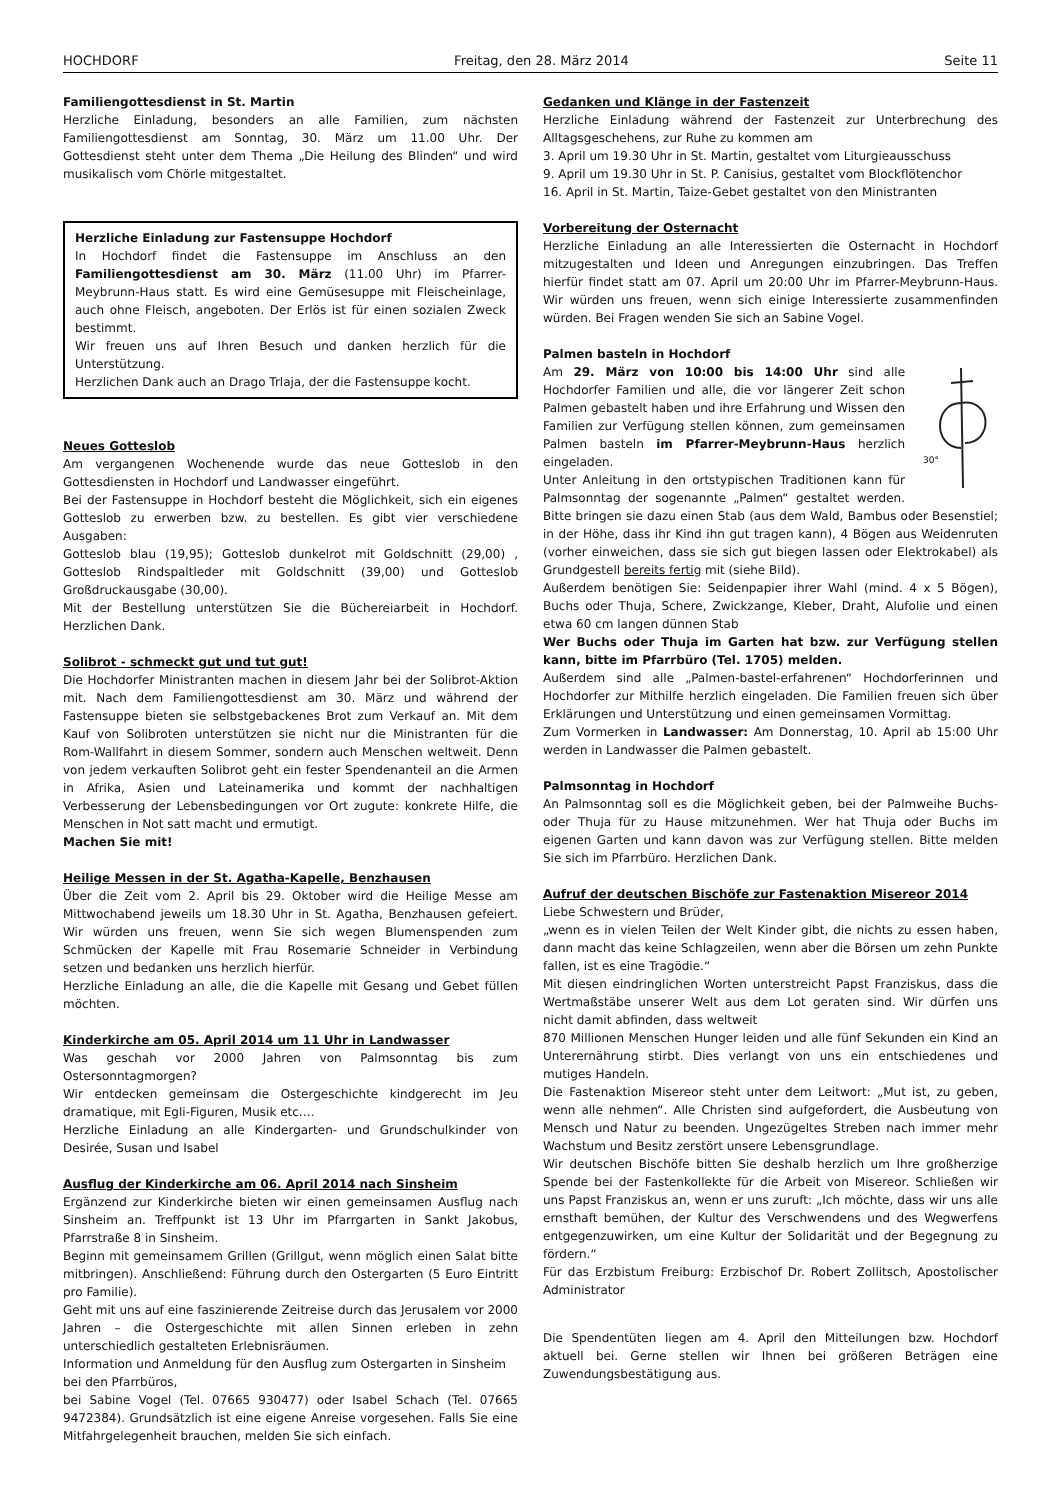HOCHDORF Freitag, den 28. März 2014 Seite 11
Familiengottesdienst in St. Martin
Herzliche Einladung, besonders an alle Familien, zum nächsten Familiengottesdienst am Sonntag, 30. März um 11.00 Uhr. Der Gottesdienst steht unter dem Thema „Die Heilung des Blinden“ und wird musikalisch vom Chörle mitgestaltet.
Herzliche Einladung zur Fastensuppe Hochdorf
In Hochdorf findet die Fastensuppe im Anschluss an den Familiengottesdienst am 30. März (11.00 Uhr) im Pfarrer-Meybrunn-Haus statt. Es wird eine Gemüsesuppe mit Fleischeinlage, auch ohne Fleisch, angeboten. Der Erlös ist für einen sozialen Zweck bestimmt.
Wir freuen uns auf Ihren Besuch und danken herzlich für die Unterstützung.
Herzlichen Dank auch an Drago Trlaja, der die Fastensuppe kocht.
Neues Gotteslob
Am vergangenen Wochenende wurde das neue Gotteslob in den Gottesdiensten in Hochdorf und Landwasser eingeführt.
Bei der Fastensuppe in Hochdorf besteht die Möglichkeit, sich ein eigenes Gotteslob zu erwerben bzw. zu bestellen. Es gibt vier verschiedene Ausgaben:
Gotteslob blau (19,95); Gotteslob dunkelrot mit Goldschnitt (29,00) , Gotteslob Rindspaltleder mit Goldschnitt (39,00) und Gotteslob Großdruckausgabe (30,00).
Mit der Bestellung unterstützen Sie die Büchereiarbeit in Hochdorf. Herzlichen Dank.
Solibrot - schmeckt gut und tut gut!
Die Hochdorfer Ministranten machen in diesem Jahr bei der Solibrot-Aktion mit. Nach dem Familiengottesdienst am 30. März und während der Fastensuppe bieten sie selbstgebackenes Brot zum Verkauf an. Mit dem Kauf von Solibroten unterstützen sie nicht nur die Ministranten für die Rom-Wallfahrt in diesem Sommer, sondern auch Menschen weltweit. Denn von jedem verkauften Solibrot geht ein fester Spendenanteil an die Armen in Afrika, Asien und Lateinamerika und kommt der nachhaltigen Verbesserung der Lebensbedingungen vor Ort zugute: konkrete Hilfe, die Menschen in Not satt macht und ermutigt.
Machen Sie mit!
Heilige Messen in der St. Agatha-Kapelle, Benzhausen
Über die Zeit vom 2. April bis 29. Oktober wird die Heilige Messe am Mittwochabend jeweils um 18.30 Uhr in St. Agatha, Benzhausen gefeiert. Wir würden uns freuen, wenn Sie sich wegen Blumenspenden zum Schmücken der Kapelle mit Frau Rosemarie Schneider in Verbindung setzen und bedanken uns herzlich hierfür.
Herzliche Einladung an alle, die die Kapelle mit Gesang und Gebet füllen möchten.
Kinderkirche am 05. April 2014 um 11 Uhr in Landwasser
Was geschah vor 2000 Jahren von Palmsonntag bis zum Ostersonntagmorgen?
Wir entdecken gemeinsam die Ostergeschichte kindgerecht im Jeu dramatique, mit Egli-Figuren, Musik etc.…
Herzliche Einladung an alle Kindergarten- und Grundschulkinder von Desirée, Susan und Isabel
Ausflug der Kinderkirche am 06. April 2014 nach Sinsheim
Ergänzend zur Kinderkirche bieten wir einen gemeinsamen Ausflug nach Sinsheim an. Treffpunkt ist 13 Uhr im Pfarrgarten in Sankt Jakobus, Pfarrstraße 8 in Sinsheim.
Beginn mit gemeinsamem Grillen (Grillgut, wenn möglich einen Salat bitte mitbringen). Anschließend: Führung durch den Ostergarten (5 Euro Eintritt pro Familie).
Geht mit uns auf eine faszinierende Zeitreise durch das Jerusalem vor 2000 Jahren – die Ostergeschichte mit allen Sinnen erleben in zehn unterschiedlich gestalteten Erlebnisräumen.
Information und Anmeldung für den Ausflug zum Ostergarten in Sinsheim
bei den Pfarrbüros,
bei Sabine Vogel (Tel. 07665 930477) oder Isabel Schach (Tel. 07665 9472384). Grundsätzlich ist eine eigene Anreise vorgesehen. Falls Sie eine Mitfahrgelegenheit brauchen, melden Sie sich einfach.
Gedanken und Klänge in der Fastenzeit
Herzliche Einladung während der Fastenzeit zur Unterbrechung des Alltagsgeschehens, zur Ruhe zu kommen am
3. April um 19.30 Uhr in St. Martin, gestaltet vom Liturgieausschuss
9. April um 19.30 Uhr in St. P. Canisius, gestaltet vom Blockflötenchor
16. April in St. Martin, Taize-Gebet gestaltet von den Ministranten
Vorbereitung der Osternacht
Herzliche Einladung an alle Interessierten die Osternacht in Hochdorf mitzugestalten und Ideen und Anregungen einzubringen. Das Treffen hierfür findet statt am 07. April um 20:00 Uhr im Pfarrer-Meybrunn-Haus. Wir würden uns freuen, wenn sich einige Interessierte zusammenfinden würden. Bei Fragen wenden Sie sich an Sabine Vogel.
Palmen basteln in Hochdorf
30°
Am 29. März von 10:00 bis 14:00 Uhr sind alle Hochdorfer Familien und alle, die vor längerer Zeit schon Palmen gebastelt haben und ihre Erfahrung und Wissen den Familien zur Verfügung stellen können, zum gemeinsamen Palmen basteln im Pfarrer-Meybrunn-Haus herzlich eingeladen.
Unter Anleitung in den ortstypischen Traditionen kann für Palmsonntag der sogenannte „Palmen“ gestaltet werden. Bitte bringen sie dazu einen Stab (aus dem Wald, Bambus oder Besenstiel; in der Höhe, dass ihr Kind ihn gut tragen kann), 4 Bögen aus Weidenruten (vorher einweichen, dass sie sich gut biegen lassen oder Elektrokabel) als Grundgestell bereits fertig mit (siehe Bild).
Außerdem benötigen Sie: Seidenpapier ihrer Wahl (mind. 4 x 5 Bögen), Buchs oder Thuja, Schere, Zwickzange, Kleber, Draht, Alufolie und einen etwa 60 cm langen dünnen Stab
Wer Buchs oder Thuja im Garten hat bzw. zur Verfügung stellen kann, bitte im Pfarrbüro (Tel. 1705) melden.
Außerdem sind alle „Palmen-bastel-erfahrenen“ Hochdorferinnen und Hochdorfer zur Mithilfe herzlich eingeladen. Die Familien freuen sich über Erklärungen und Unterstützung und einen gemeinsamen Vormittag.
Zum Vormerken in Landwasser: Am Donnerstag, 10. April ab 15:00 Uhr werden in Landwasser die Palmen gebastelt.
Palmsonntag in Hochdorf
An Palmsonntag soll es die Möglichkeit geben, bei der Palmweihe Buchs- oder Thuja für zu Hause mitzunehmen. Wer hat Thuja oder Buchs im eigenen Garten und kann davon was zur Verfügung stellen. Bitte melden Sie sich im Pfarrbüro. Herzlichen Dank.
Aufruf der deutschen Bischöfe zur Fastenaktion Misereor 2014
Liebe Schwestern und Brüder,
„wenn es in vielen Teilen der Welt Kinder gibt, die nichts zu essen haben, dann macht das keine Schlagzeilen, wenn aber die Börsen um zehn Punkte fallen, ist es eine Tragödie.“
Mit diesen eindringlichen Worten unterstreicht Papst Franziskus, dass die Wertmaßstäbe unserer Welt aus dem Lot geraten sind. Wir dürfen uns nicht damit abfinden, dass weltweit
870 Millionen Menschen Hunger leiden und alle fünf Sekunden ein Kind an Unterernährung stirbt. Dies verlangt von uns ein entschiedenes und mutiges Handeln.
Die Fastenaktion Misereor steht unter dem Leitwort: „Mut ist, zu geben, wenn alle nehmen“. Alle Christen sind aufgefordert, die Ausbeutung von Mensch und Natur zu beenden. Ungezügeltes Streben nach immer mehr Wachstum und Besitz zerstört unsere Lebensgrundlage.
Wir deutschen Bischöfe bitten Sie deshalb herzlich um Ihre großherzige Spende bei der Fastenkollekte für die Arbeit von Misereor. Schließen wir uns Papst Franziskus an, wenn er uns zuruft: „Ich möchte, dass wir uns alle ernsthaft bemühen, der Kultur des Verschwendens und des Wegwerfens entgegenzuwirken, um eine Kultur der Solidarität und der Begegnung zu fördern.“
Für das Erzbistum Freiburg: Erzbischof Dr. Robert Zollitsch, Apostolischer Administrator
Die Spendentüten liegen am 4. April den Mitteilungen bzw. Hochdorf aktuell bei. Gerne stellen wir Ihnen bei größeren Beträgen eine Zuwendungsbestätigung aus.